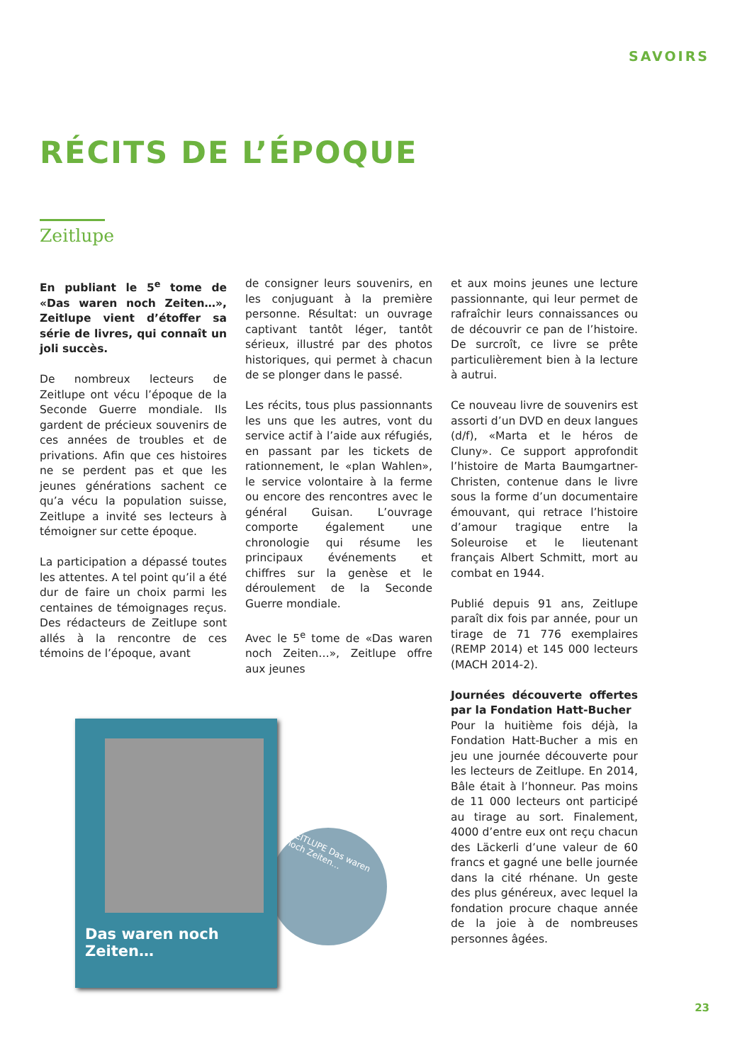SAVOIRS
RÉCITS DE L’ÉPOQUE
Zeitlupe
En publiant le 5<sup>e</sup> tome de «Das waren noch Zeiten…», Zeitlupe vient d’étoffer sa série de livres, qui connaît un joli succès.
De nombreux lecteurs de Zeitlupe ont vécu l’époque de la Seconde Guerre mondiale. Ils gardent de précieux souvenirs de ces années de troubles et de privations. Afin que ces histoires ne se perdent pas et que les jeunes générations sachent ce qu’a vécu la population suisse, Zeitlupe a invité ses lecteurs à témoigner sur cette époque.
La participation a dépassé toutes les attentes. A tel point qu’il a été dur de faire un choix parmi les centaines de témoignages reçus. Des rédacteurs de Zeitlupe sont allés à la rencontre de ces témoins de l’époque, avant
de consigner leurs souvenirs, en les conjuguant à la première personne. Résultat: un ouvrage captivant tantôt léger, tantôt sérieux, illustré par des photos historiques, qui permet à chacun de se plonger dans le passé.
Les récits, tous plus passionnants les uns que les autres, vont du service actif à l’aide aux réfugiés, en passant par les tickets de rationnement, le «plan Wahlen», le service volontaire à la ferme ou encore des rencontres avec le général Guisan. L’ouvrage comporte également une chronologie qui résume les principaux événements et chiffres sur la genèse et le déroulement de la Seconde Guerre mondiale.
Avec le 5<sup>e</sup> tome de «Das waren noch Zeiten…», Zeitlupe offre aux jeunes
et aux moins jeunes une lecture passionnante, qui leur permet de rafraîchir leurs connaissances ou de découvrir ce pan de l’histoire. De surcroît, ce livre se prête particulièrement bien à la lecture à autrui.
Ce nouveau livre de souvenirs est assorti d’un DVD en deux langues (d/f), «Marta et le héros de Cluny». Ce support approfondit l’histoire de Marta Baumgartner-Christen, contenue dans le livre sous la forme d’un documentaire émouvant, qui retrace l’histoire d’amour tragique entre la Soleuroise et le lieutenant français Albert Schmitt, mort au combat en 1944.
Publié depuis 91 ans, Zeitlupe paraît dix fois par année, pour un tirage de 71 776 exemplaires (REMP 2014) et 145 000 lecteurs (MACH 2014-2).
Journées découverte offertes par la Fondation Hatt-Bucher
Pour la huitième fois déjà, la Fondation Hatt-Bucher a mis en jeu une journée découverte pour les lecteurs de Zeitlupe. En 2014, Bâle était à l’honneur. Pas moins de 11 000 lecteurs ont participé au tirage au sort. Finalement, 4000 d’entre eux ont reçu chacun des Läckerli d’une valeur de 60 francs et gagné une belle journée dans la cité rhénane. Un geste des plus généreux, avec lequel la fondation procure chaque année de la joie à de nombreuses personnes âgées.
ZEITLUPE Das waren noch Zeiten…
Das waren noch Zeiten…
23